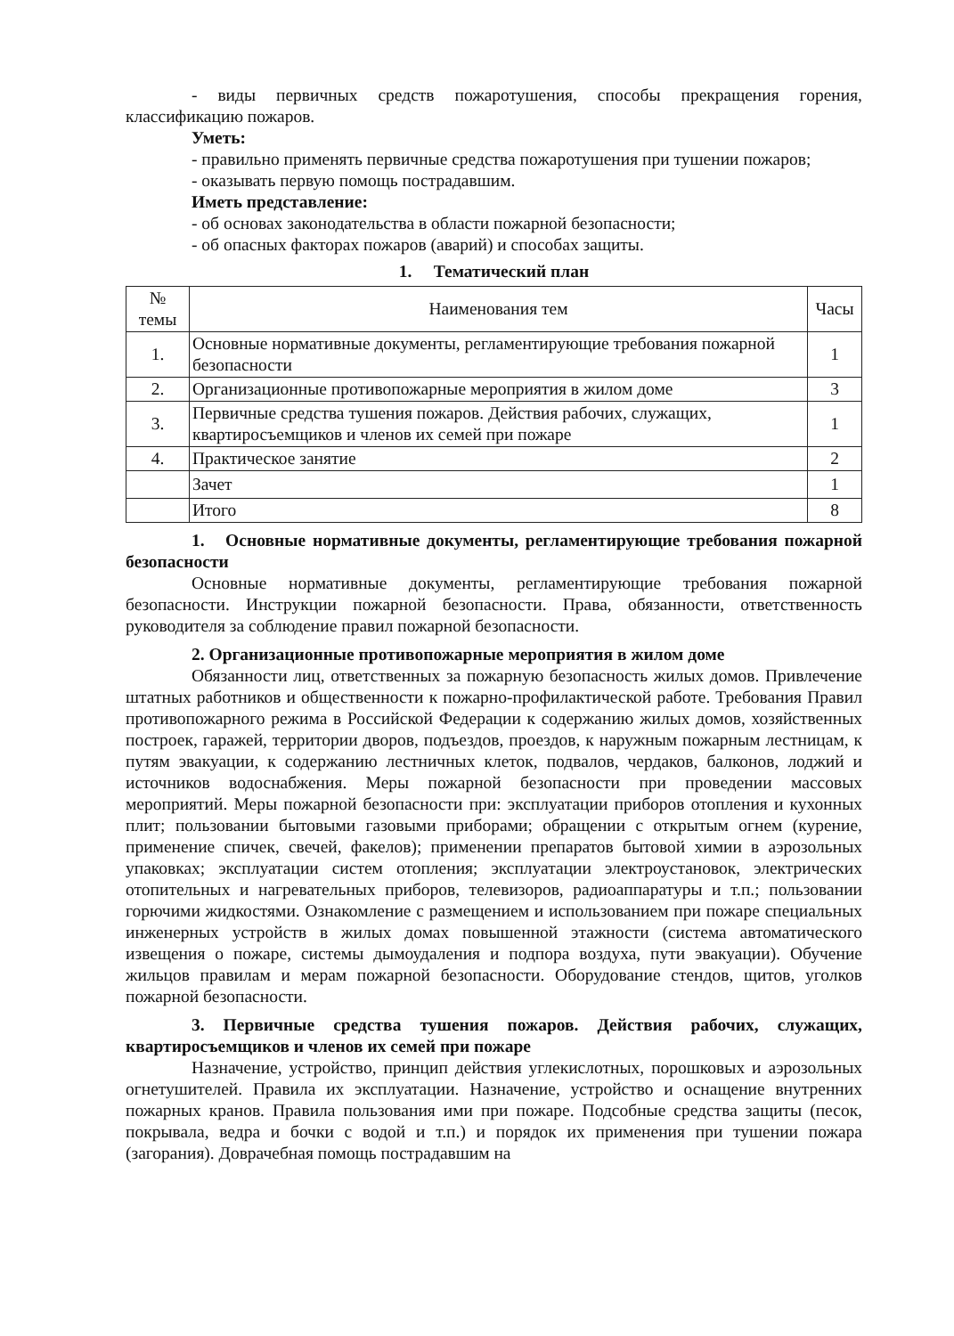- виды первичных средств пожаротушения, способы прекращения горения, классификацию пожаров.
Уметь:
- правильно применять первичные средства пожаротушения при тушении пожаров;
- оказывать первую помощь пострадавшим.
Иметь представление:
- об основах законодательства в области пожарной безопасности;
- об опасных факторах пожаров (аварий) и способах защиты.
1. Тематический план
| № темы | Наименования тем | Часы |
| --- | --- | --- |
| 1. | Основные нормативные документы, регламентирующие требования пожарной безопасности | 1 |
| 2. | Организационные противопожарные мероприятия в жилом доме | 3 |
| 3. | Первичные средства тушения пожаров. Действия рабочих, служащих, квартиросъемщиков и членов их семей при пожаре | 1 |
| 4. | Практическое занятие | 2 |
| | Зачет | 1 |
| | Итого | 8 |
1. Основные нормативные документы, регламентирующие требования пожарной безопасности
Основные нормативные документы, регламентирующие требования пожарной безопасности. Инструкции пожарной безопасности. Права, обязанности, ответственность руководителя за соблюдение правил пожарной безопасности.
2. Организационные противопожарные мероприятия в жилом доме
Обязанности лиц, ответственных за пожарную безопасность жилых домов. Привлечение штатных работников и общественности к пожарно-профилактической работе. Требования Правил противопожарного режима в Российской Федерации к содержанию жилых домов, хозяйственных построек, гаражей, территории дворов, подъездов, проездов, к наружным пожарным лестницам, к путям эвакуации, к содержанию лестничных клеток, подвалов, чердаков, балконов, лоджий и источников водоснабжения. Меры пожарной безопасности при проведении массовых мероприятий. Меры пожарной безопасности при: эксплуатации приборов отопления и кухонных плит; пользовании бытовыми газовыми приборами; обращении с открытым огнем (курение, применение спичек, свечей, факелов); применении препаратов бытовой химии в аэрозольных упаковках; эксплуатации систем отопления; эксплуатации электроустановок, электрических отопительных и нагревательных приборов, телевизоров, радиоаппаратуры и т.п.; пользовании горючими жидкостями. Ознакомление с размещением и использованием при пожаре специальных инженерных устройств в жилых домах повышенной этажности (система автоматического извещения о пожаре, системы дымоудаления и подпора воздуха, пути эвакуации). Обучение жильцов правилам и мерам пожарной безопасности. Оборудование стендов, щитов, уголков пожарной безопасности.
3. Первичные средства тушения пожаров. Действия рабочих, служащих, квартиросъемщиков и членов их семей при пожаре
Назначение, устройство, принцип действия углекислотных, порошковых и аэрозольных огнетушителей. Правила их эксплуатации. Назначение, устройство и оснащение внутренних пожарных кранов. Правила пользования ими при пожаре. Подсобные средства защиты (песок, покрывала, ведра и бочки с водой и т.п.) и порядок их применения при тушении пожара (загорания). Доврачебная помощь пострадавшим на